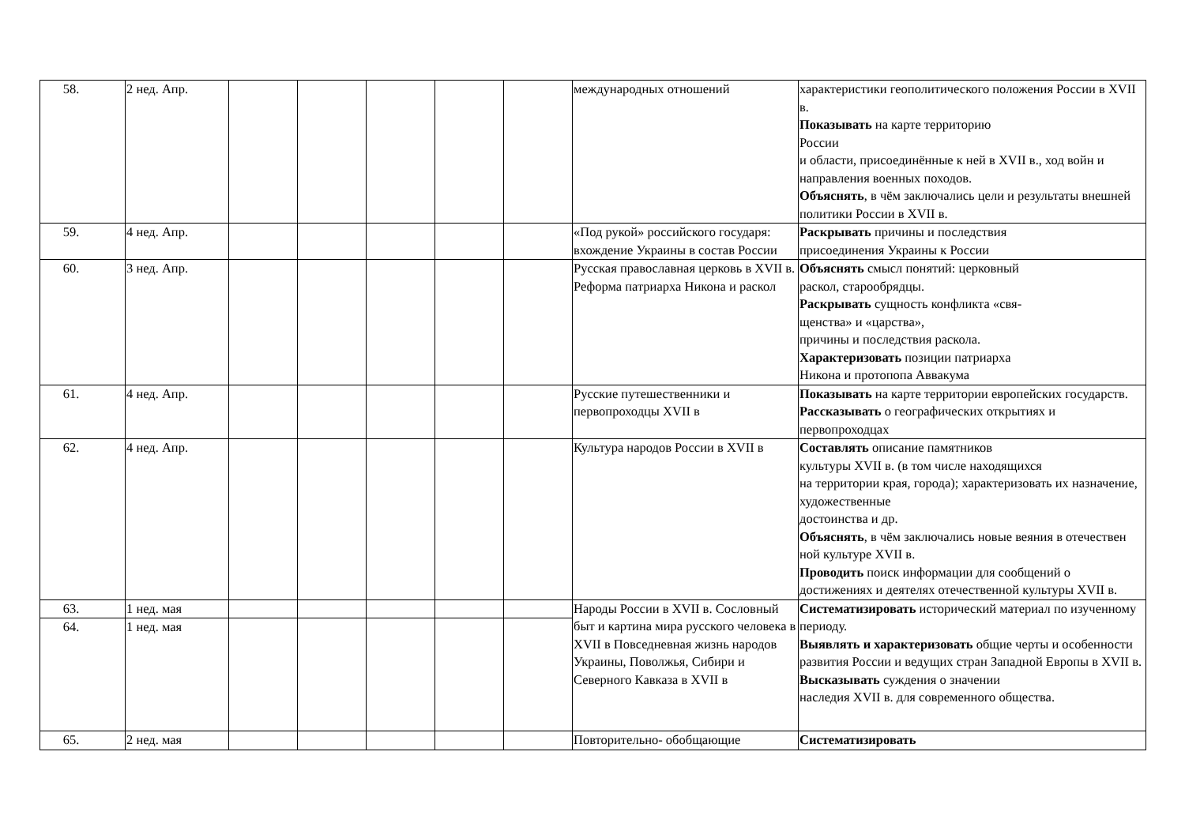| 58. | 2 нед. Апр. | | | | | | международных отношений | характеристики геополитического положения России в XVII в. Показывать на карте территорию России и области, присоединённые к ней в XVII в., ход войн и направления военных походов. Объяснять , в чём заключались цели и результаты внешней политики России в XVII в. |
| 59. | 4 нед. Апр. | | | | | | «Под рукой» российского государя: вхождение Украины в состав России | Раскрывать причины и последствия присоединения Украины к России |
| 60. | 3 нед. Апр. | | | | | | Русская православная церковь в XVII в. Реформа патриарха Никона и раскол | Объяснять смысл понятий: церковный раскол, старообрядцы. Раскрывать сущность конфликта «свя- щенства» и «царства», причины и последствия раскола. Характеризовать позиции патриарха Никона и протопопа Аввакума |
| 61. | 4 нед. Апр. | | | | | | Русские путешественники и первопроходцы XVII в | Показывать на карте территории европейских государств. Рассказывать о географических открытиях и первопроходцах |
| 62. | 4 нед. Апр. | | | | | | Культура народов России в XVII в | Составлять описание памятников культуры XVII в. (в том числе находящихся на территории края, города); характеризовать их назначение, художественные достоинства и др. Объяснять , в чём заключались новые веяния в отечествен ной культуре XVII в. Проводить поиск информации для сообщений о достижениях и деятелях отечественной культуры XVII в. |
| 63. | 1 нед. мая | | | | | | Народы России в XVII в. Сословный быт и картина мира русского человека в XVII в Повседневная жизнь народов Украины, Поволжья, Сибири и Северного Кавказа в XVII в | Систематизировать исторический материал по изученному периоду. Выявлять и характеризовать общие черты и особенности развития России и ведущих стран Западной Европы в XVII в. Высказывать суждения о значении наследия XVII в. для современного общества. |
| 64. | 1 нед. мая | | | | | | | |
| 65. | 2 нед. мая | | | | | | Повторительно- обобщающие | Систематизировать |